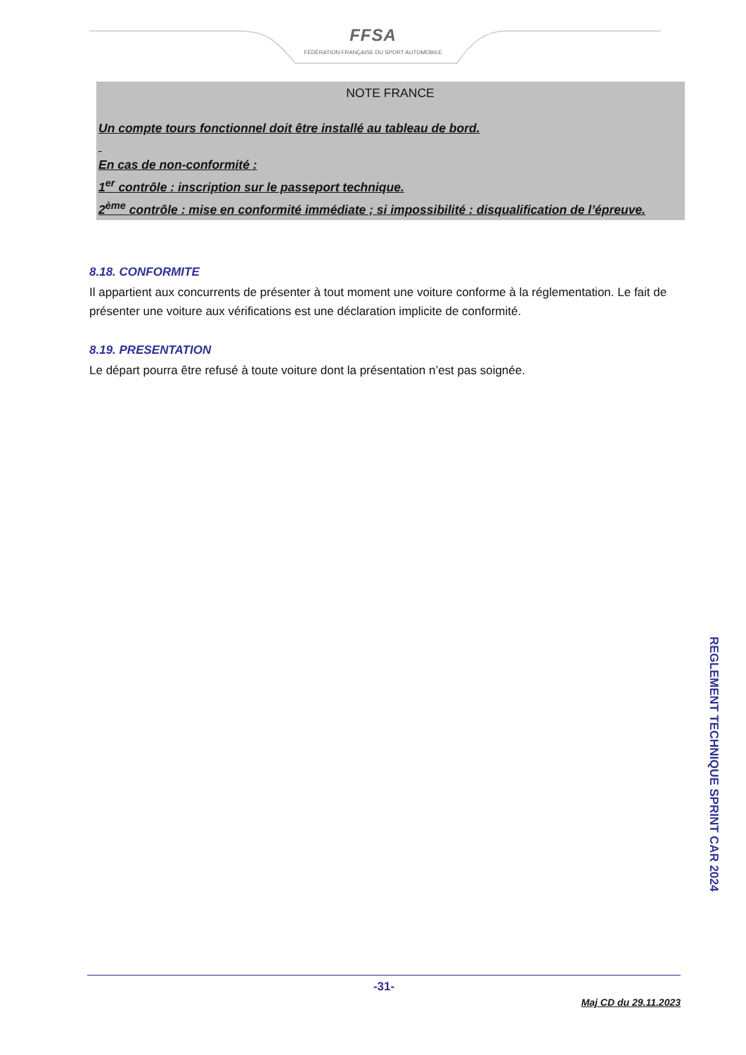FFSA
FÉDÉRATION FRANÇAISE DU SPORT AUTOMOBILE
NOTE FRANCE
Un compte tours fonctionnel doit être installé au tableau de bord.
En cas de non-conformité :
1<sup>er</sup> contrôle : inscription sur le passeport technique.
2<sup>ème</sup> contrôle : mise en conformité immédiate ; si impossibilité : disqualification de l’épreuve.
8.18. CONFORMITE
Il appartient aux concurrents de présenter à tout moment une voiture conforme à la réglementation. Le fait de présenter une voiture aux vérifications est une déclaration implicite de conformité.
8.19. PRESENTATION
Le départ pourra être refusé à toute voiture dont la présentation n’est pas soignée.
REGLEMENT TECHNIQUE SPRINT CAR 2024
-31-
Maj CD du 29.11.2023